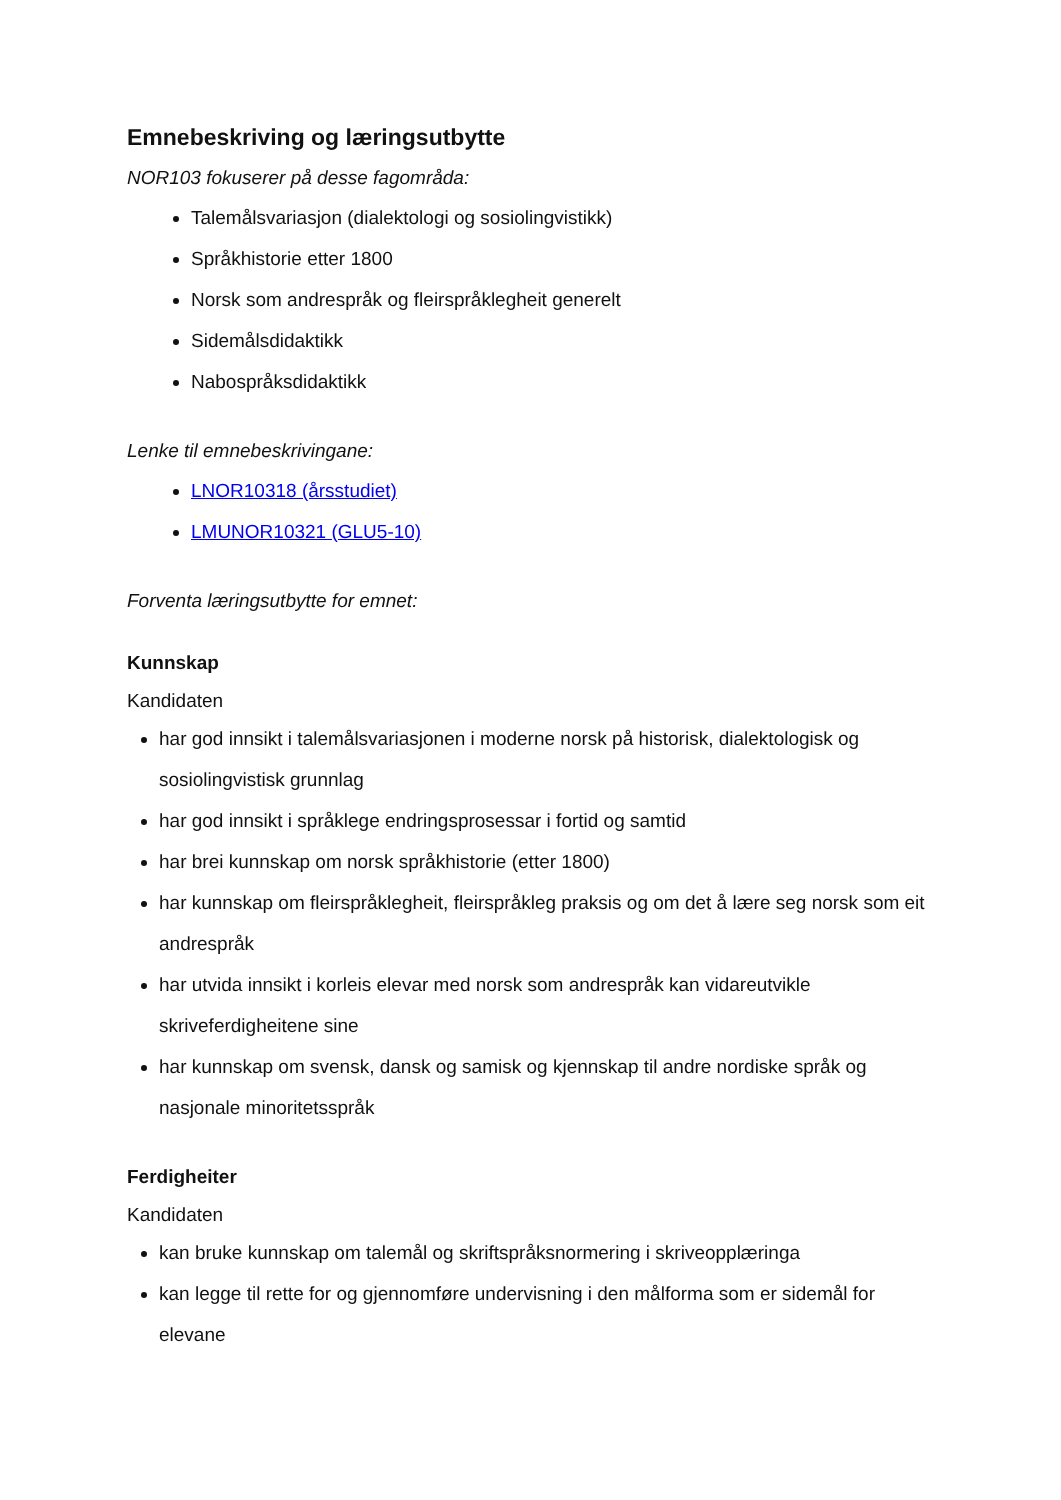Emnebeskriving og læringsutbytte
NOR103 fokuserer på desse fagområda:
Talemålsvariasjon (dialektologi og sosiolingvistikk)
Språkhistorie etter 1800
Norsk som andrespråk og fleirspråklegheit generelt
Sidemålsdidaktikk
Nabospråksdidaktikk
Lenke til emnebeskrivingane:
LNOR10318 (årsstudiet)
LMUNOR10321 (GLU5-10)
Forventa læringsutbytte for emnet:
Kunnskap
Kandidaten
har god innsikt i talemålsvariasjonen i moderne norsk på historisk, dialektologisk og sosiolingvistisk grunnlag
har god innsikt i språklege endringsprosessar i fortid og samtid
har brei kunnskap om norsk språkhistorie (etter 1800)
har kunnskap om fleirspråklegheit, fleirspråkleg praksis og om det å lære seg norsk som eit andrespråk
har utvida innsikt i korleis elevar med norsk som andrespråk kan vidareutvikle skriveferdigheitene sine
har kunnskap om svensk, dansk og samisk og kjennskap til andre nordiske språk og nasjonale minoritetsspråk
Ferdigheiter
Kandidaten
kan bruke kunnskap om talemål og skriftspråksnormering i skriveopplæringa
kan legge til rette for og gjennomføre undervisning i den målforma som er sidemål for elevane